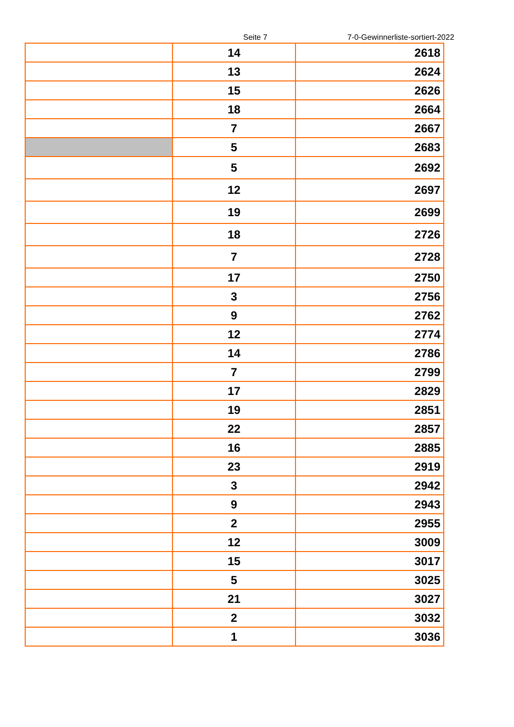Seite 7 7-0-Gewinnerliste-sortiert-2022
| | 14 | 2618 |
| | 13 | 2624 |
| | 15 | 2626 |
| | 18 | 2664 |
| | 7 | 2667 |
| | 5 | 2683 |
| | 5 | 2692 |
| | 12 | 2697 |
| | 19 | 2699 |
| | 18 | 2726 |
| | 7 | 2728 |
| | 17 | 2750 |
| | 3 | 2756 |
| | 9 | 2762 |
| | 12 | 2774 |
| | 14 | 2786 |
| | 7 | 2799 |
| | 17 | 2829 |
| | 19 | 2851 |
| | 22 | 2857 |
| | 16 | 2885 |
| | 23 | 2919 |
| | 3 | 2942 |
| | 9 | 2943 |
| | 2 | 2955 |
| | 12 | 3009 |
| | 15 | 3017 |
| | 5 | 3025 |
| | 21 | 3027 |
| | 2 | 3032 |
| | 1 | 3036 |